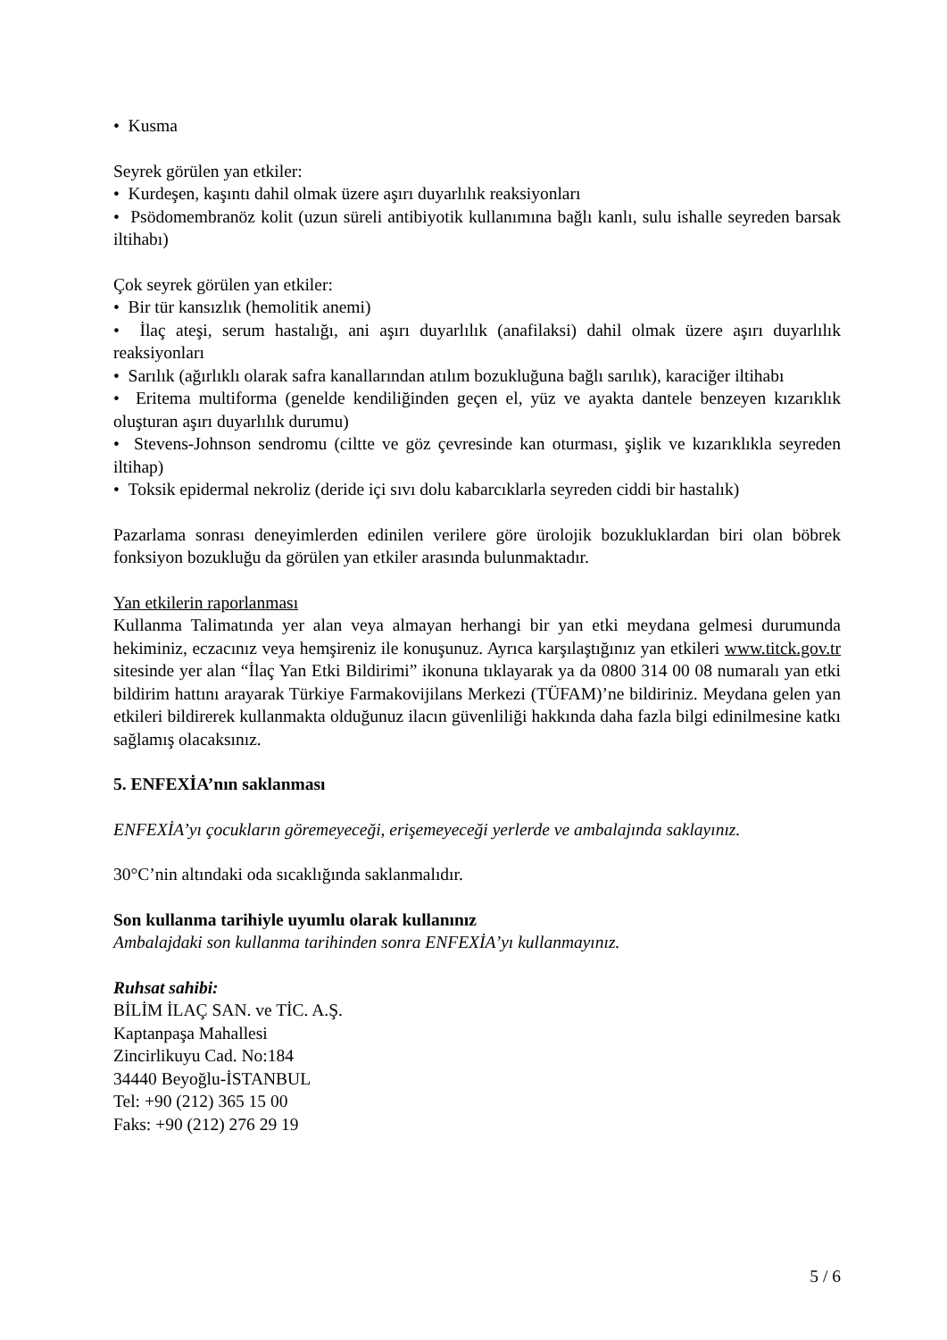• Kusma
Seyrek görülen yan etkiler:
• Kurdeşen, kaşıntı dahil olmak üzere aşırı duyarlılık reaksiyonları
• Psödomembranöz kolit (uzun süreli antibiyotik kullanımına bağlı kanlı, sulu ishalle seyreden barsak iltihabı)
Çok seyrek görülen yan etkiler:
• Bir tür kansızlık (hemolitik anemi)
• İlaç ateşi, serum hastalığı, ani aşırı duyarlılık (anafilaksi) dahil olmak üzere aşırı duyarlılık reaksiyonları
• Sarılık (ağırlıklı olarak safra kanallarından atılım bozukluğuna bağlı sarılık), karaciğer iltihabı
• Eritema multiforma (genelde kendiliğinden geçen el, yüz ve ayakta dantele benzeyen kızarıklık oluşturan aşırı duyarlılık durumu)
• Stevens-Johnson sendromu (ciltte ve göz çevresinde kan oturması, şişlik ve kızarıklıkla seyreden iltihap)
• Toksik epidermal nekroliz (deride içi sıvı dolu kabarcıklarla seyreden ciddi bir hastalık)
Pazarlama sonrası deneyimlerden edinilen verilere göre ürolojik bozukluklardan biri olan böbrek fonksiyon bozukluğu da görülen yan etkiler arasında bulunmaktadır.
Yan etkilerin raporlanması
Kullanma Talimatında yer alan veya almayan herhangi bir yan etki meydana gelmesi durumunda hekiminiz, eczacınız veya hemşireniz ile konuşunuz. Ayrıca karşılaştığınız yan etkileri www.titck.gov.tr sitesinde yer alan “İlaç Yan Etki Bildirimi” ikonuna tıklayarak ya da 0800 314 00 08 numaralı yan etki bildirim hattını arayarak Türkiye Farmakovijilans Merkezi (TÜFAM)’ne bildiriniz. Meydana gelen yan etkileri bildirerek kullanmakta olduğunuz ilacın güvenliliği hakkında daha fazla bilgi edinilmesine katkı sağlamış olacaksınız.
5. ENFEXİA’nın saklanması
ENFEXİA’yı çocukların göremeyeceği, erişemeyeceği yerlerde ve ambalajında saklayınız.
30°C’nin altındaki oda sıcaklığında saklanmalıdır.
Son kullanma tarihiyle uyumlu olarak kullanınız
Ambalajdaki son kullanma tarihinden sonra ENFEXİA’yı kullanmayınız.
Ruhsat sahibi:
BİLİM İLAÇ SAN. ve TİC. A.Ş.
Kaptanpaşa Mahallesi
Zincirlikuyu Cad. No:184
34440 Beyoğlu-İSTANBUL
Tel: +90 (212) 365 15 00
Faks: +90 (212) 276 29 19
5 / 6